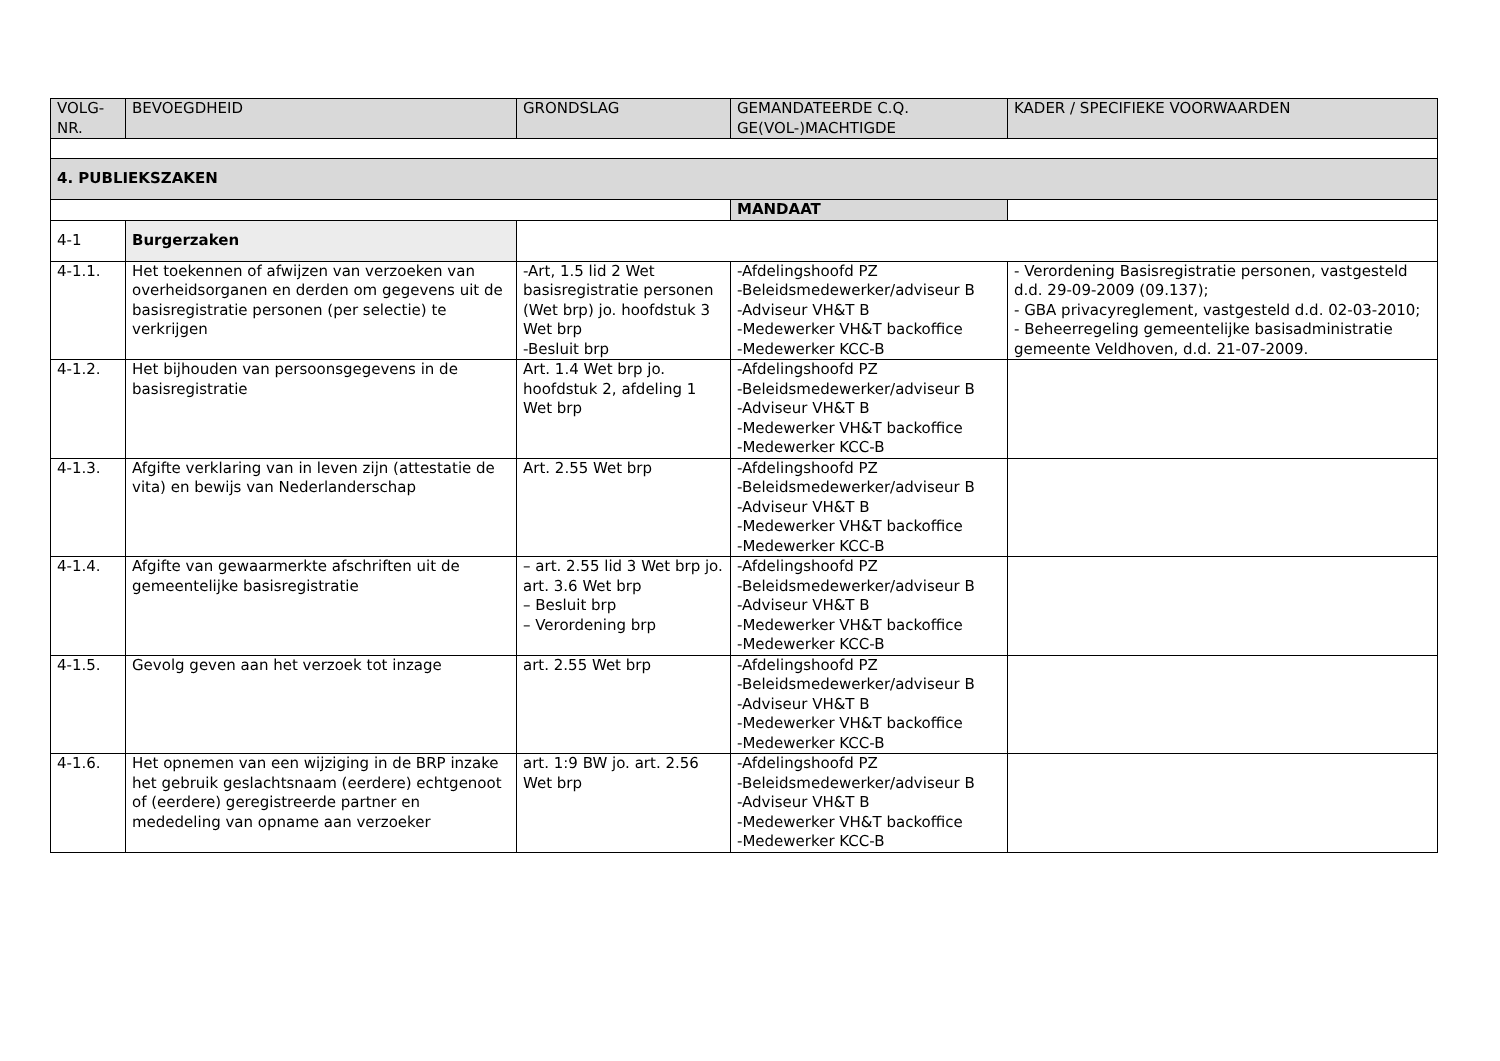| VOLG- NR. | BEVOEGDHEID | GRONDSLAG | GEMANDATEERDE C.Q. GE(VOL-)MACHTIGDE | KADER / SPECIFIEKE VOORWAARDEN |
| --- | --- | --- | --- | --- |
| 4. PUBLIEKSZAKEN | | | | |
| | | | MANDAAT | |
| 4-1 | Burgerzaken | | | |
| 4-1.1. | Het toekennen of afwijzen van verzoeken van overheidsorganen en derden om gegevens uit de basisregistratie personen (per selectie) te verkrijgen | -Art, 1.5 lid 2 Wet basisregistratie personen (Wet brp) jo. hoofdstuk 3 Wet brp -Besluit brp | -Afdelingshoofd PZ -Beleidsmedewerker/adviseur B -Adviseur VH&T B -Medewerker VH&T backoffice -Medewerker KCC-B | - Verordening Basisregistratie personen, vastgesteld d.d. 29-09-2009 (09.137); - GBA privacyreglement, vastgesteld d.d. 02-03-2010; - Beheerregeling gemeentelijke basisadministratie gemeente Veldhoven, d.d. 21-07-2009. |
| 4-1.2. | Het bijhouden van persoonsgegevens in de basisregistratie | Art. 1.4 Wet brp jo. hoofdstuk 2, afdeling 1 Wet brp | -Afdelingshoofd PZ -Beleidsmedewerker/adviseur B -Adviseur VH&T B -Medewerker VH&T backoffice -Medewerker KCC-B | |
| 4-1.3. | Afgifte verklaring van in leven zijn (attestatie de vita) en bewijs van Nederlanderschap | Art. 2.55 Wet brp | -Afdelingshoofd PZ -Beleidsmedewerker/adviseur B -Adviseur VH&T B -Medewerker VH&T backoffice -Medewerker KCC-B | |
| 4-1.4. | Afgifte van gewaarmerkte afschriften uit de gemeentelijke basisregistratie | – art. 2.55 lid 3 Wet brp jo. art. 3.6 Wet brp – Besluit brp – Verordening brp | -Afdelingshoofd PZ -Beleidsmedewerker/adviseur B -Adviseur VH&T B -Medewerker VH&T backoffice -Medewerker KCC-B | |
| 4-1.5. | Gevolg geven aan het verzoek tot inzage | art. 2.55 Wet brp | -Afdelingshoofd PZ -Beleidsmedewerker/adviseur B -Adviseur VH&T B -Medewerker VH&T backoffice -Medewerker KCC-B | |
| 4-1.6. | Het opnemen van een wijziging in de BRP inzake het gebruik geslachtsnaam (eerdere) echtgenoot of (eerdere) geregistreerde partner en mededeling van opname aan verzoeker | art. 1:9 BW jo. art. 2.56 Wet brp | -Afdelingshoofd PZ -Beleidsmedewerker/adviseur B -Adviseur VH&T B -Medewerker VH&T backoffice -Medewerker KCC-B | |